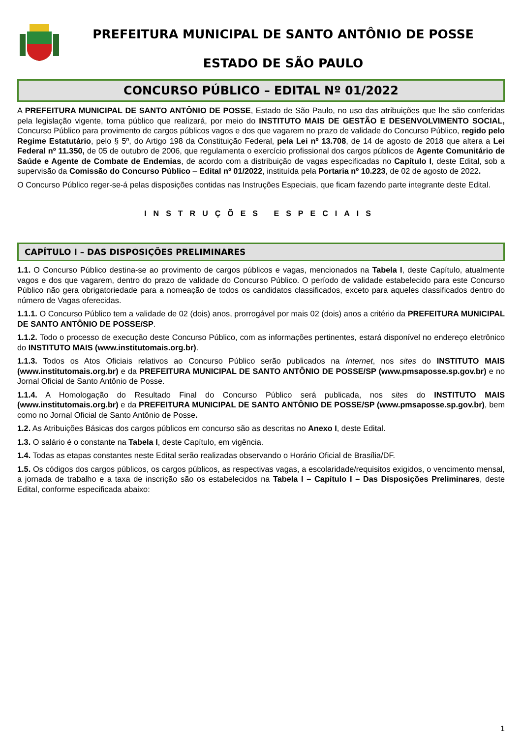PREFEITURA MUNICIPAL DE SANTO ANTÔNIO DE POSSE
ESTADO DE SÃO PAULO
CONCURSO PÚBLICO – EDITAL Nº 01/2022
A PREFEITURA MUNICIPAL DE SANTO ANTÔNIO DE POSSE, Estado de São Paulo, no uso das atribuições que lhe são conferidas pela legislação vigente, torna público que realizará, por meio do INSTITUTO MAIS DE GESTÃO E DESENVOLVIMENTO SOCIAL, Concurso Público para provimento de cargos públicos vagos e dos que vagarem no prazo de validade do Concurso Público, regido pelo Regime Estatutário, pelo § 5º, do Artigo 198 da Constituição Federal, pela Lei nº 13.708, de 14 de agosto de 2018 que altera a Lei Federal nº 11.350, de 05 de outubro de 2006, que regulamenta o exercício profissional dos cargos públicos de Agente Comunitário de Saúde e Agente de Combate de Endemias, de acordo com a distribuição de vagas especificadas no Capítulo I, deste Edital, sob a supervisão da Comissão do Concurso Público – Edital nº 01/2022, instituída pela Portaria nº 10.223, de 02 de agosto de 2022.
O Concurso Público reger-se-á pelas disposições contidas nas Instruções Especiais, que ficam fazendo parte integrante deste Edital.
INSTRUÇÕES ESPECIAIS
CAPÍTULO I – DAS DISPOSIÇÕES PRELIMINARES
1.1. O Concurso Público destina-se ao provimento de cargos públicos e vagas, mencionados na Tabela I, deste Capítulo, atualmente vagos e dos que vagarem, dentro do prazo de validade do Concurso Público. O período de validade estabelecido para este Concurso Público não gera obrigatoriedade para a nomeação de todos os candidatos classificados, exceto para aqueles classificados dentro do número de Vagas oferecidas.
1.1.1. O Concurso Público tem a validade de 02 (dois) anos, prorrogável por mais 02 (dois) anos a critério da PREFEITURA MUNICIPAL DE SANTO ANTÔNIO DE POSSE/SP.
1.1.2. Todo o processo de execução deste Concurso Público, com as informações pertinentes, estará disponível no endereço eletrônico do INSTITUTO MAIS (www.institutomais.org.br).
1.1.3. Todos os Atos Oficiais relativos ao Concurso Público serão publicados na Internet, nos sites do INSTITUTO MAIS (www.institutomais.org.br) e da PREFEITURA MUNICIPAL DE SANTO ANTÔNIO DE POSSE/SP (www.pmsaposse.sp.gov.br) e no Jornal Oficial de Santo Antônio de Posse.
1.1.4. A Homologação do Resultado Final do Concurso Público será publicada, nos sites do INSTITUTO MAIS (www.institutomais.org.br) e da PREFEITURA MUNICIPAL DE SANTO ANTÔNIO DE POSSE/SP (www.pmsaposse.sp.gov.br), bem como no Jornal Oficial de Santo Antônio de Posse.
1.2. As Atribuições Básicas dos cargos públicos em concurso são as descritas no Anexo I, deste Edital.
1.3. O salário é o constante na Tabela I, deste Capítulo, em vigência.
1.4. Todas as etapas constantes neste Edital serão realizadas observando o Horário Oficial de Brasília/DF.
1.5. Os códigos dos cargos públicos, os cargos públicos, as respectivas vagas, a escolaridade/requisitos exigidos, o vencimento mensal, a jornada de trabalho e a taxa de inscrição são os estabelecidos na Tabela I – Capítulo I – Das Disposições Preliminares, deste Edital, conforme especificada abaixo:
1